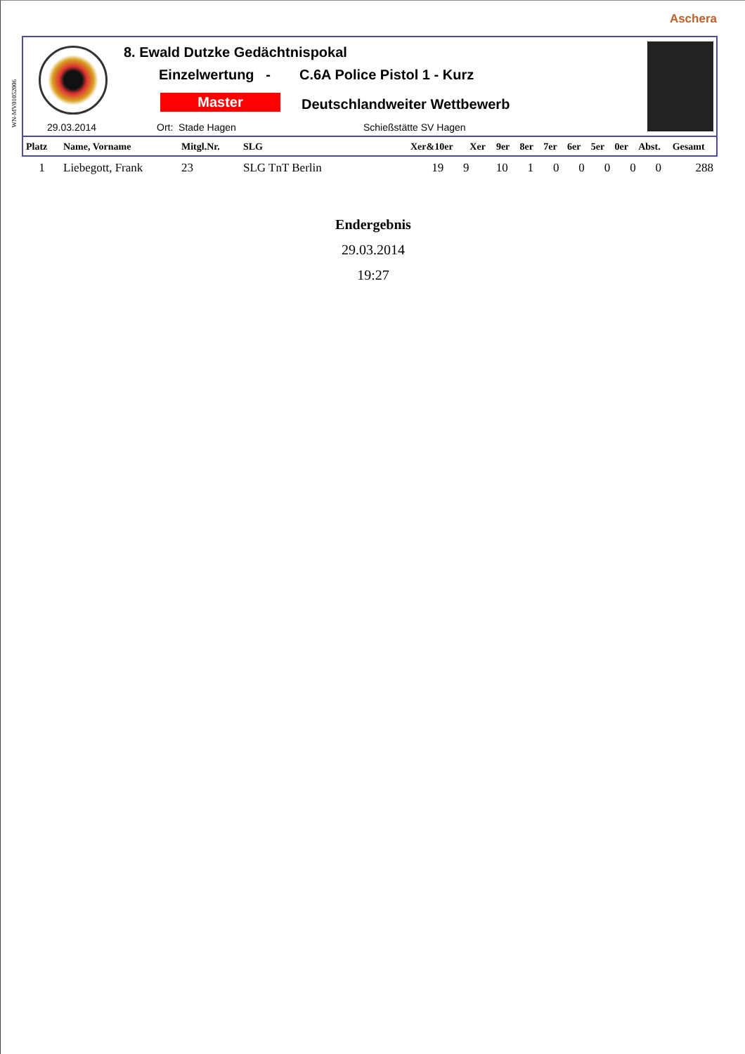Aschera
WN-MV01052006
8. Ewald Dutzke Gedächtnispokal
Einzelwertung - C.6A Police Pistol 1 - Kurz
Master Deutschlandweiter Wettbewerb
29.03.2014 Ort: Stade Hagen Schießstätte SV Hagen
| Platz | Name, Vorname | Mitgl.Nr. | SLG | Xer&10er | Xer | 9er | 8er | 7er | 6er | 5er | 0er | Abst. | Gesamt |
| --- | --- | --- | --- | --- | --- | --- | --- | --- | --- | --- | --- | --- | --- |
| 1 | Liebegott, Frank | 23 | SLG TnT Berlin | 19 | 9 | 10 | 1 | 0 | 0 | 0 | 0 | 0 | 288 |
Endergebnis
29.03.2014
19:27